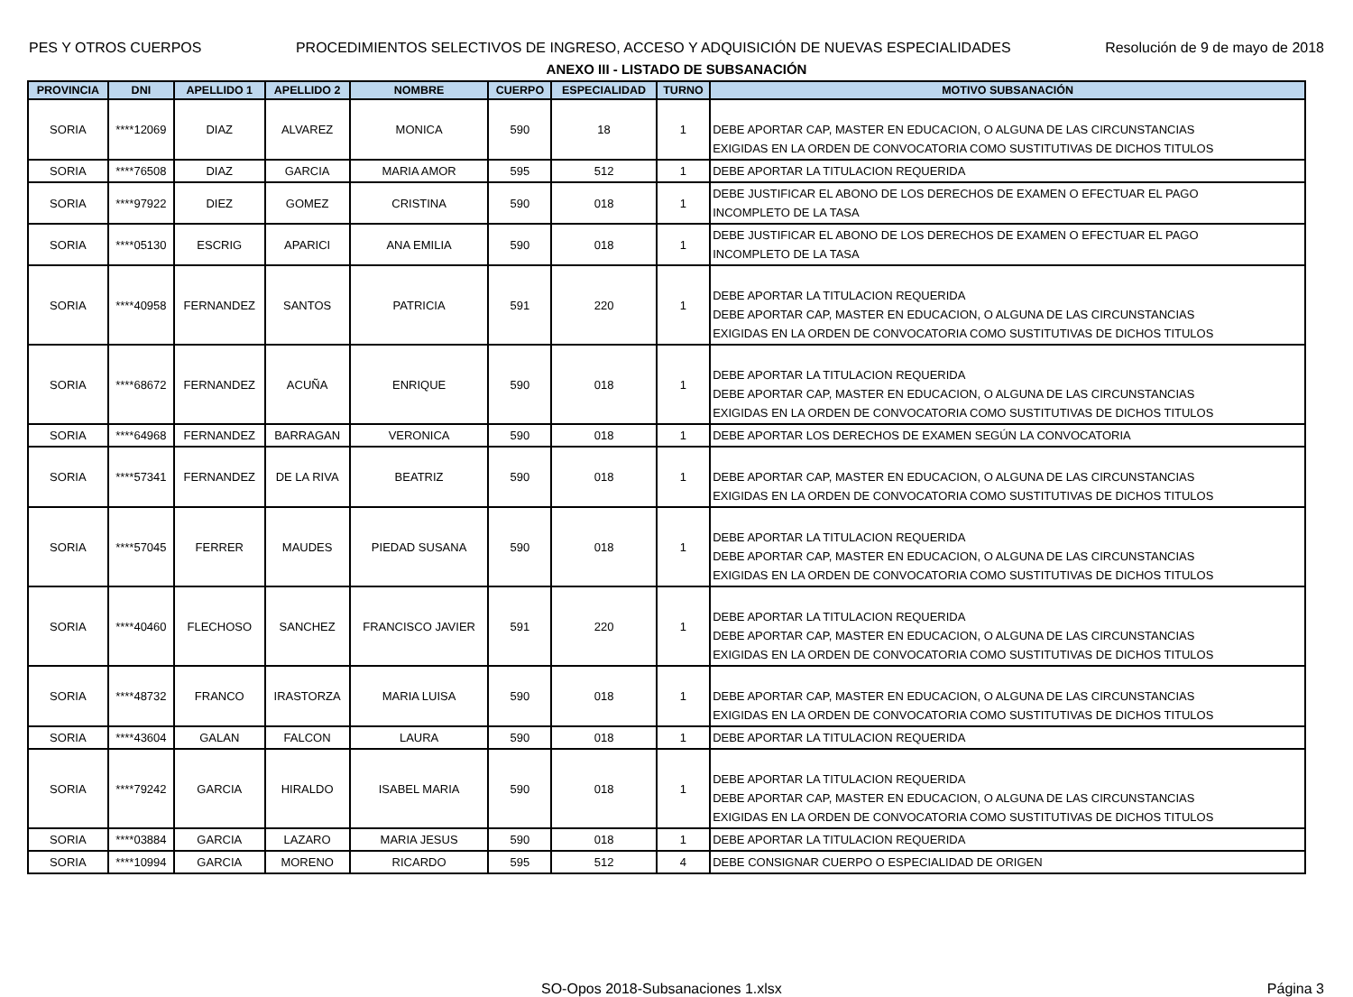PES Y OTROS CUERPOS PROCEDIMIENTOS SELECTIVOS DE INGRESO, ACCESO Y ADQUISICIÓN DE NUEVAS ESPECIALIDADES Resolución de 9 de mayo de 2018
ANEXO III - LISTADO DE SUBSANACIÓN
| PROVINCIA | DNI | APELLIDO 1 | APELLIDO 2 | NOMBRE | CUERPO | ESPECIALIDAD | TURNO | MOTIVO SUBSANACIÓN |
| --- | --- | --- | --- | --- | --- | --- | --- | --- |
| SORIA | ****12069 | DIAZ | ALVAREZ | MONICA | 590 | 18 | 1 | DEBE APORTAR CAP, MASTER EN EDUCACION, O ALGUNA DE LAS CIRCUNSTANCIAS EXIGIDAS EN LA ORDEN DE CONVOCATORIA COMO SUSTITUTIVAS DE DICHOS TITULOS |
| SORIA | ****76508 | DIAZ | GARCIA | MARIA AMOR | 595 | 512 | 1 | DEBE APORTAR LA TITULACION REQUERIDA |
| SORIA | ****97922 | DIEZ | GOMEZ | CRISTINA | 590 | 018 | 1 | DEBE JUSTIFICAR EL ABONO DE LOS DERECHOS DE EXAMEN O EFECTUAR EL PAGO INCOMPLETO DE LA TASA |
| SORIA | ****05130 | ESCRIG | APARICI | ANA EMILIA | 590 | 018 | 1 | DEBE JUSTIFICAR EL ABONO DE LOS DERECHOS DE EXAMEN O EFECTUAR EL PAGO INCOMPLETO DE LA TASA |
| SORIA | ****40958 | FERNANDEZ | SANTOS | PATRICIA | 591 | 220 | 1 | DEBE APORTAR LA TITULACION REQUERIDA DEBE APORTAR CAP, MASTER EN EDUCACION, O ALGUNA DE LAS CIRCUNSTANCIAS EXIGIDAS EN LA ORDEN DE CONVOCATORIA COMO SUSTITUTIVAS DE DICHOS TITULOS |
| SORIA | ****68672 | FERNANDEZ | ACUÑA | ENRIQUE | 590 | 018 | 1 | DEBE APORTAR LA TITULACION REQUERIDA DEBE APORTAR CAP, MASTER EN EDUCACION, O ALGUNA DE LAS CIRCUNSTANCIAS EXIGIDAS EN LA ORDEN DE CONVOCATORIA COMO SUSTITUTIVAS DE DICHOS TITULOS |
| SORIA | ****64968 | FERNANDEZ | BARRAGAN | VERONICA | 590 | 018 | 1 | DEBE APORTAR LOS DERECHOS DE EXAMEN SEGÚN LA CONVOCATORIA |
| SORIA | ****57341 | FERNANDEZ | DE LA RIVA | BEATRIZ | 590 | 018 | 1 | DEBE APORTAR CAP, MASTER EN EDUCACION, O ALGUNA DE LAS CIRCUNSTANCIAS EXIGIDAS EN LA ORDEN DE CONVOCATORIA COMO SUSTITUTIVAS DE DICHOS TITULOS |
| SORIA | ****57045 | FERRER | MAUDES | PIEDAD SUSANA | 590 | 018 | 1 | DEBE APORTAR LA TITULACION REQUERIDA DEBE APORTAR CAP, MASTER EN EDUCACION, O ALGUNA DE LAS CIRCUNSTANCIAS EXIGIDAS EN LA ORDEN DE CONVOCATORIA COMO SUSTITUTIVAS DE DICHOS TITULOS |
| SORIA | ****40460 | FLECHOSO | SANCHEZ | FRANCISCO JAVIER | 591 | 220 | 1 | DEBE APORTAR LA TITULACION REQUERIDA DEBE APORTAR CAP, MASTER EN EDUCACION, O ALGUNA DE LAS CIRCUNSTANCIAS EXIGIDAS EN LA ORDEN DE CONVOCATORIA COMO SUSTITUTIVAS DE DICHOS TITULOS |
| SORIA | ****48732 | FRANCO | IRASTORZA | MARIA LUISA | 590 | 018 | 1 | DEBE APORTAR CAP, MASTER EN EDUCACION, O ALGUNA DE LAS CIRCUNSTANCIAS EXIGIDAS EN LA ORDEN DE CONVOCATORIA COMO SUSTITUTIVAS DE DICHOS TITULOS |
| SORIA | ****43604 | GALAN | FALCON | LAURA | 590 | 018 | 1 | DEBE APORTAR LA TITULACION REQUERIDA |
| SORIA | ****79242 | GARCIA | HIRALDO | ISABEL MARIA | 590 | 018 | 1 | DEBE APORTAR LA TITULACION REQUERIDA DEBE APORTAR CAP, MASTER EN EDUCACION, O ALGUNA DE LAS CIRCUNSTANCIAS EXIGIDAS EN LA ORDEN DE CONVOCATORIA COMO SUSTITUTIVAS DE DICHOS TITULOS |
| SORIA | ****03884 | GARCIA | LAZARO | MARIA JESUS | 590 | 018 | 1 | DEBE APORTAR LA TITULACION REQUERIDA |
| SORIA | ****10994 | GARCIA | MORENO | RICARDO | 595 | 512 | 4 | DEBE CONSIGNAR CUERPO O ESPECIALIDAD DE ORIGEN |
SO-Opos 2018-Subsanaciones 1.xlsx Página 3